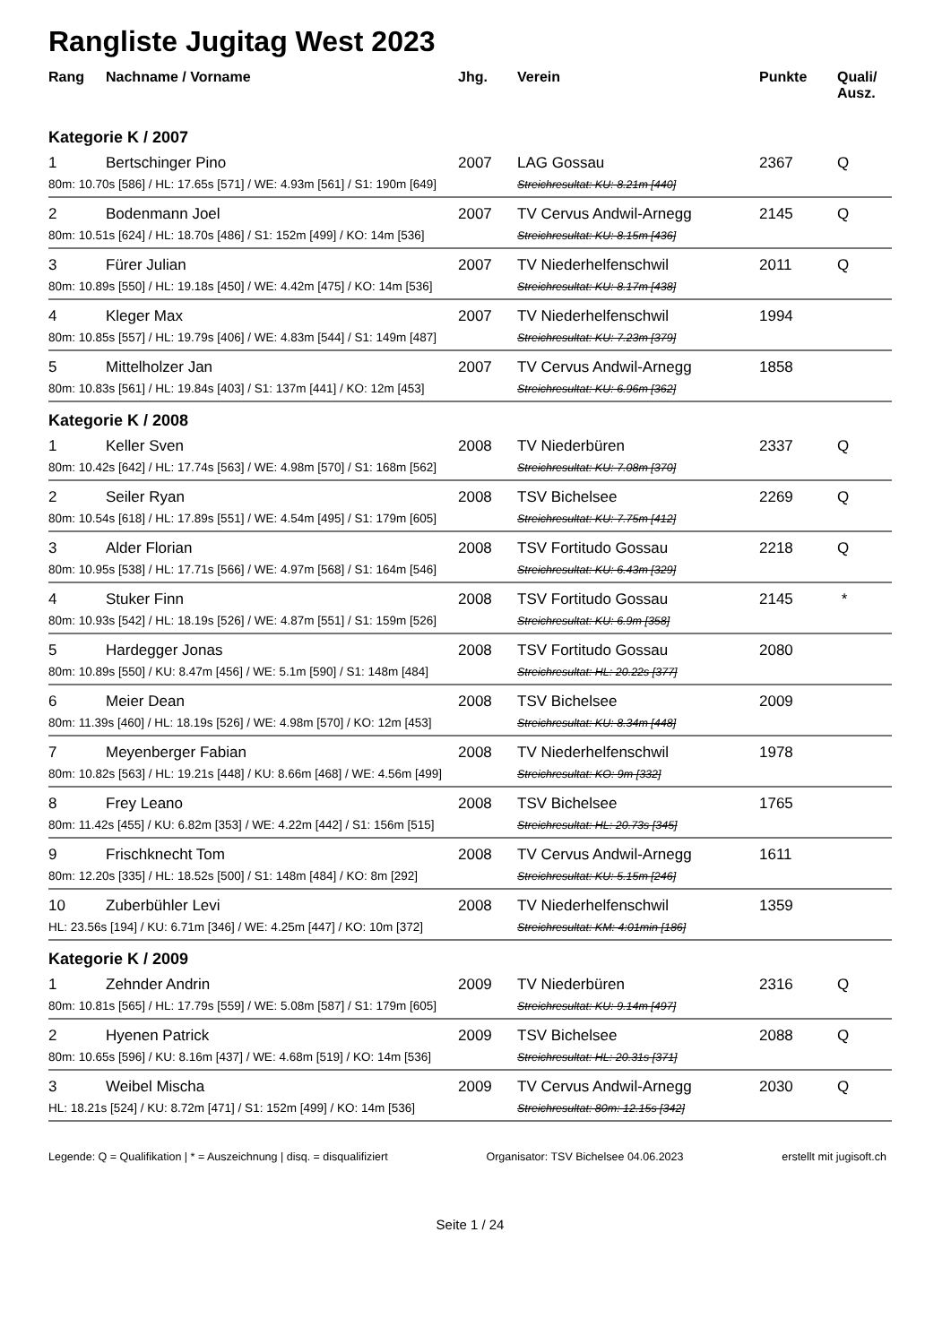Rangliste Jugitag West 2023
| Rang | Nachname / Vorname | Jhg. | Verein | Punkte | Quali/ Ausz. |
| --- | --- | --- | --- | --- | --- |
| Kategorie K / 2007 | | | | | |
| 1 | Bertschinger Pino | 2007 | LAG Gossau | 2367 | Q |
| 80m: 10.70s [586] / HL: 17.65s [571] / WE: 4.93m [561] / S1: 190m [649] | | | Streichresultat: KU: 8.21m [440] | | |
| 2 | Bodenmann Joel | 2007 | TV Cervus Andwil-Arnegg | 2145 | Q |
| 80m: 10.51s [624] / HL: 18.70s [486] / S1: 152m [499] / KO: 14m [536] | | | Streichresultat: KU: 8.15m [436] | | |
| 3 | Fürer Julian | 2007 | TV Niederhelfenschwil | 2011 | Q |
| 80m: 10.89s [550] / HL: 19.18s [450] / WE: 4.42m [475] / KO: 14m [536] | | | Streichresultat: KU: 8.17m [438] | | |
| 4 | Kleger Max | 2007 | TV Niederhelfenschwil | 1994 | |
| 80m: 10.85s [557] / HL: 19.79s [406] / WE: 4.83m [544] / S1: 149m [487] | | | Streichresultat: KU: 7.23m [379] | | |
| 5 | Mittelholzer Jan | 2007 | TV Cervus Andwil-Arnegg | 1858 | |
| 80m: 10.83s [561] / HL: 19.84s [403] / S1: 137m [441] / KO: 12m [453] | | | Streichresultat: KU: 6.96m [362] | | |
| Kategorie K / 2008 | | | | | |
| 1 | Keller Sven | 2008 | TV Niederbüren | 2337 | Q |
| 80m: 10.42s [642] / HL: 17.74s [563] / WE: 4.98m [570] / S1: 168m [562] | | | Streichresultat: KU: 7.08m [370] | | |
| 2 | Seiler Ryan | 2008 | TSV Bichelsee | 2269 | Q |
| 80m: 10.54s [618] / HL: 17.89s [551] / WE: 4.54m [495] / S1: 179m [605] | | | Streichresultat: KU: 7.75m [412] | | |
| 3 | Alder Florian | 2008 | TSV Fortitudo Gossau | 2218 | Q |
| 80m: 10.95s [538] / HL: 17.71s [566] / WE: 4.97m [568] / S1: 164m [546] | | | Streichresultat: KU: 6.43m [329] | | |
| 4 | Stuker Finn | 2008 | TSV Fortitudo Gossau | 2145 | * |
| 80m: 10.93s [542] / HL: 18.19s [526] / WE: 4.87m [551] / S1: 159m [526] | | | Streichresultat: KU: 6.9m [358] | | |
| 5 | Hardegger Jonas | 2008 | TSV Fortitudo Gossau | 2080 | |
| 80m: 10.89s [550] / KU: 8.47m [456] / WE: 5.1m [590] / S1: 148m [484] | | | Streichresultat: HL: 20.22s [377] | | |
| 6 | Meier Dean | 2008 | TSV Bichelsee | 2009 | |
| 80m: 11.39s [460] / HL: 18.19s [526] / WE: 4.98m [570] / KO: 12m [453] | | | Streichresultat: KU: 8.34m [448] | | |
| 7 | Meyenberger Fabian | 2008 | TV Niederhelfenschwil | 1978 | |
| 80m: 10.82s [563] / HL: 19.21s [448] / KU: 8.66m [468] / WE: 4.56m [499] | | | Streichresultat: KO: 9m [332] | | |
| 8 | Frey Leano | 2008 | TSV Bichelsee | 1765 | |
| 80m: 11.42s [455] / KU: 6.82m [353] / WE: 4.22m [442] / S1: 156m [515] | | | Streichresultat: HL: 20.73s [345] | | |
| 9 | Frischknecht Tom | 2008 | TV Cervus Andwil-Arnegg | 1611 | |
| 80m: 12.20s [335] / HL: 18.52s [500] / S1: 148m [484] / KO: 8m [292] | | | Streichresultat: KU: 5.15m [246] | | |
| 10 | Zuberbühler Levi | 2008 | TV Niederhelfenschwil | 1359 | |
| HL: 23.56s [194] / KU: 6.71m [346] / WE: 4.25m [447] / KO: 10m [372] | | | Streichresultat: KM: 4:01min [186] | | |
| Kategorie K / 2009 | | | | | |
| 1 | Zehnder Andrin | 2009 | TV Niederbüren | 2316 | Q |
| 80m: 10.81s [565] / HL: 17.79s [559] / WE: 5.08m [587] / S1: 179m [605] | | | Streichresultat: KU: 9.14m [497] | | |
| 2 | Hyenen Patrick | 2009 | TSV Bichelsee | 2088 | Q |
| 80m: 10.65s [596] / KU: 8.16m [437] / WE: 4.68m [519] / KO: 14m [536] | | | Streichresultat: HL: 20.31s [371] | | |
| 3 | Weibel Mischa | 2009 | TV Cervus Andwil-Arnegg | 2030 | Q |
| HL: 18.21s [524] / KU: 8.72m [471] / S1: 152m [499] / KO: 14m [536] | | | Streichresultat: 80m: 12.15s [342] | | |
Legende: Q = Qualifikation | * = Auszeichnung | disq. = disqualifiziert Organisator: TSV Bichelsee 04.06.2023 erstellt mit jugisoft.ch
Seite 1 / 24